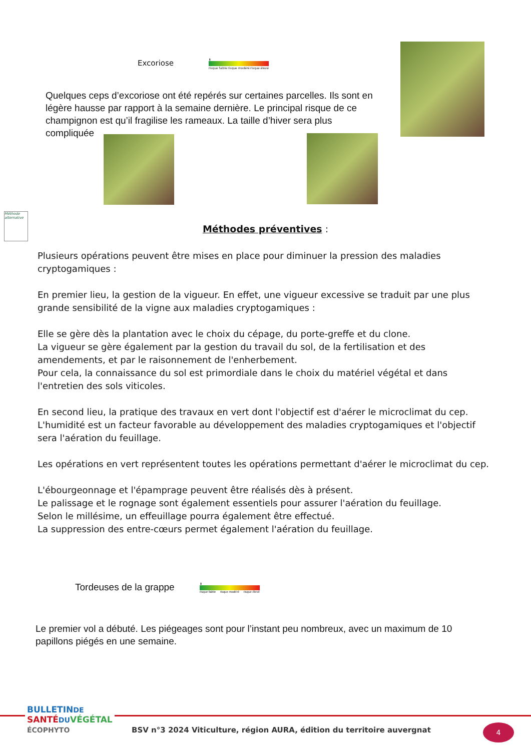Excoriose
⬇
risque faible risque modéré risque élevé
Quelques ceps d’excoriose ont été repérés sur certaines parcelles. Ils sont en légère hausse par rapport à la semaine dernière. Le principal risque de ce champignon est qu’il fragilise les rameaux. La taille d’hiver sera plus compliquée
Méthode alternative
Méthodes préventives :
Plusieurs opérations peuvent être mises en place pour diminuer la pression des maladies cryptogamiques :
En premier lieu, la gestion de la vigueur. En effet, une vigueur excessive se traduit par une plus grande sensibilité de la vigne aux maladies cryptogamiques :
Elle se gère dès la plantation avec le choix du cépage, du porte-greffe et du clone.
La vigueur se gère également par la gestion du travail du sol, de la fertilisation et des amendements, et par le raisonnement de l'enherbement.
Pour cela, la connaissance du sol est primordiale dans le choix du matériel végétal et dans l'entretien des sols viticoles.
En second lieu, la pratique des travaux en vert dont l'objectif est d'aérer le microclimat du cep. L'humidité est un facteur favorable au développement des maladies cryptogamiques et l'objectif sera l'aération du feuillage.
Les opérations en vert représentent toutes les opérations permettant d'aérer le microclimat du cep.
L'ébourgeonnage et l'épamprage peuvent être réalisés dès à présent.
Le palissage et le rognage sont également essentiels pour assurer l'aération du feuillage.
Selon le millésime, un effeuillage pourra également être effectué.
La suppression des entre-cœurs permet également l'aération du feuillage.
Tordeuses de la grappe
⬇
risque faible risque modéré risque élevé
Le premier vol a débuté. Les piégeages sont pour l’instant peu nombreux, avec un maximum de 10 papillons piégés en une semaine.
BULLETINDE
SANTÉ DU VÉGÉTAL
ÉCOPHYTO
BSV n°3 2024 Viticulture, région AURA, édition du territoire auvergnat
4